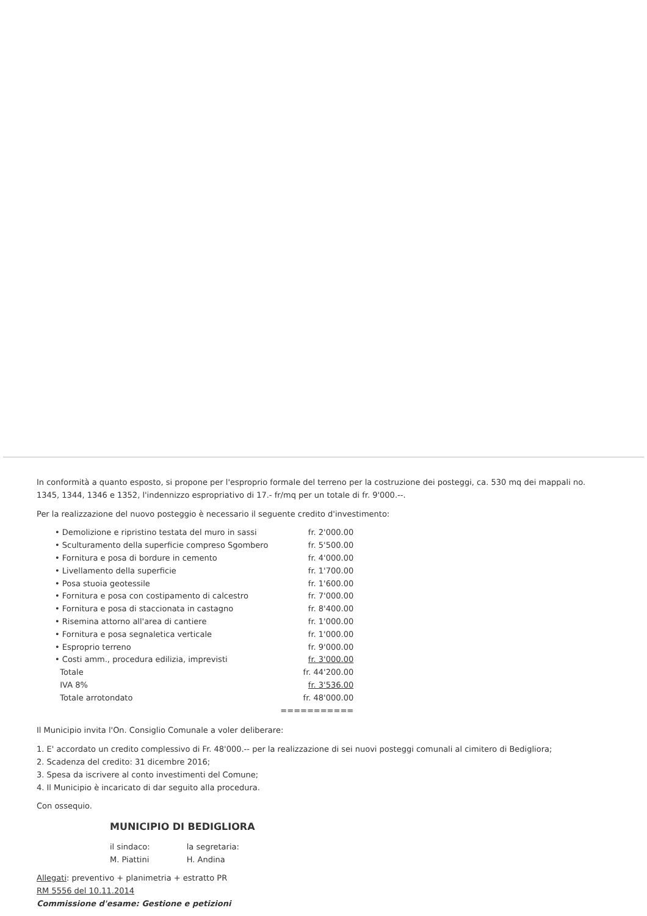In conformità a quanto esposto, si propone per l'esproprio formale del terreno per la costruzione dei posteggi, ca. 530 mq dei mappali no. 1345, 1344, 1346 e 1352, l'indennizzo espropriativo di 17.- fr/mq per un totale di fr. 9'000.--.
Per la realizzazione del nuovo posteggio è necessario il seguente credito d'investimento:
| • Demolizione e ripristino testata del muro in sassi | fr. 2'000.00 |
| • Sculturamento della superficie compreso Sgombero | fr. 5'500.00 |
| • Fornitura e posa di bordure in cemento | fr. 4'000.00 |
| • Livellamento della superficie | fr. 1'700.00 |
| • Posa stuoia geotessile | fr. 1'600.00 |
| • Fornitura e posa con costipamento di calcestro | fr. 7'000.00 |
| • Fornitura e posa di staccionata in castagno | fr. 8'400.00 |
| • Risemina attorno all'area di cantiere | fr. 1'000.00 |
| • Fornitura e posa segnaletica verticale | fr. 1'000.00 |
| • Esproprio terreno | fr. 9'000.00 |
| • Costi amm., procedura edilizia, imprevisti | fr. 3'000.00 |
| Totale | fr. 44'200.00 |
| IVA 8% | fr. 3'536.00 |
| Totale arrotondato | fr. 48'000.00 |
| | =========== |
Il Municipio invita l'On. Consiglio Comunale a voler deliberare:
1. E' accordato un credito complessivo di Fr. 48'000.-- per la realizzazione di sei nuovi posteggi comunali al cimitero di Bedigliora;
2. Scadenza del credito: 31 dicembre 2016;
3. Spesa da iscrivere al conto investimenti del Comune;
4. Il Municipio è incaricato di dar seguito alla procedura.
Con ossequio.
MUNICIPIO DI BEDIGLIORA
il sindaco:
M. Piattini
la segretaria:
H. Andina
Allegati: preventivo + planimetria + estratto PR
RM 5556 del 10.11.2014
Commissione d'esame: Gestione e petizioni